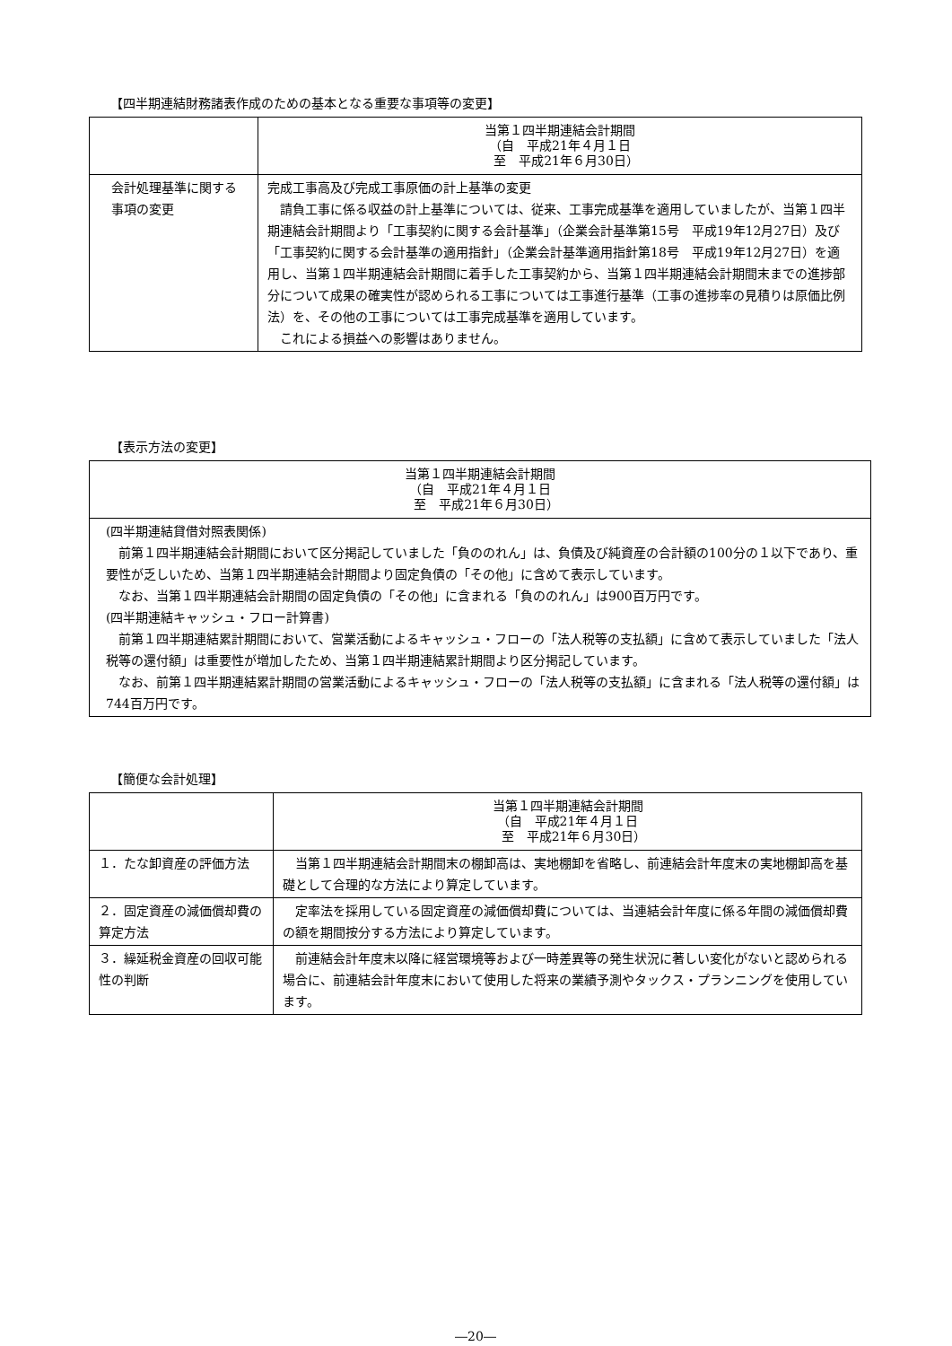【四半期連結財務諸表作成のための基本となる重要な事項等の変更】
| | 当第１四半期連結会計期間 （自 平成21年４月１日 至 平成21年６月30日） |
| --- | --- |
| 会計処理基準に関する事項の変更 | 完成工事高及び完成工事原価の計上基準の変更 請負工事に係る収益の計上基準については、従来、工事完成基準を適用していましたが、当第１四半期連結会計期間より「工事契約に関する会計基準」（企業会計基準第15号 平成19年12月27日）及び「工事契約に関する会計基準の適用指針」（企業会計基準適用指針第18号 平成19年12月27日）を適用し、当第１四半期連結会計期間に着手した工事契約から、当第１四半期連結会計期間末までの進捗部分について成果の確実性が認められる工事については工事進行基準（工事の進捗率の見積りは原価比例法）を、その他の工事については工事完成基準を適用しています。 これによる損益への影響はありません。 |
【表示方法の変更】
| 当第１四半期連結会計期間 （自 平成21年４月１日 至 平成21年６月30日） |
| --- |
| (四半期連結貸借対照表関係) 前第１四半期連結会計期間において区分掲記していました「負ののれん」は、負債及び純資産の合計額の100分の１以下であり、重要性が乏しいため、当第１四半期連結会計期間より固定負債の「その他」に含めて表示しています。 なお、当第１四半期連結会計期間の固定負債の「その他」に含まれる「負ののれん」は900百万円です。 (四半期連結キャッシュ・フロー計算書) 前第１四半期連結累計期間において、営業活動によるキャッシュ・フローの「法人税等の支払額」に含めて表示していました「法人税等の還付額」は重要性が増加したため、当第１四半期連結累計期間より区分掲記しています。 なお、前第１四半期連結累計期間の営業活動によるキャッシュ・フローの「法人税等の支払額」に含まれる「法人税等の還付額」は744百万円です。 |
【簡便な会計処理】
| | 当第１四半期連結会計期間 （自 平成21年４月１日 至 平成21年６月30日） |
| --- | --- |
| １．たな卸資産の評価方法 | 当第１四半期連結会計期間末の棚卸高は、実地棚卸を省略し、前連結会計年度末の実地棚卸高を基礎として合理的な方法により算定しています。 |
| ２．固定資産の減価償却費の算定方法 | 定率法を採用している固定資産の減価償却費については、当連結会計年度に係る年間の減価償却費の額を期間按分する方法により算定しています。 |
| ３．繰延税金資産の回収可能性の判断 | 前連結会計年度末以降に経営環境等および一時差異等の発生状況に著しい変化がないと認められる場合に、前連結会計年度末において使用した将来の業績予測やタックス・プランニングを使用しています。 |
―20―